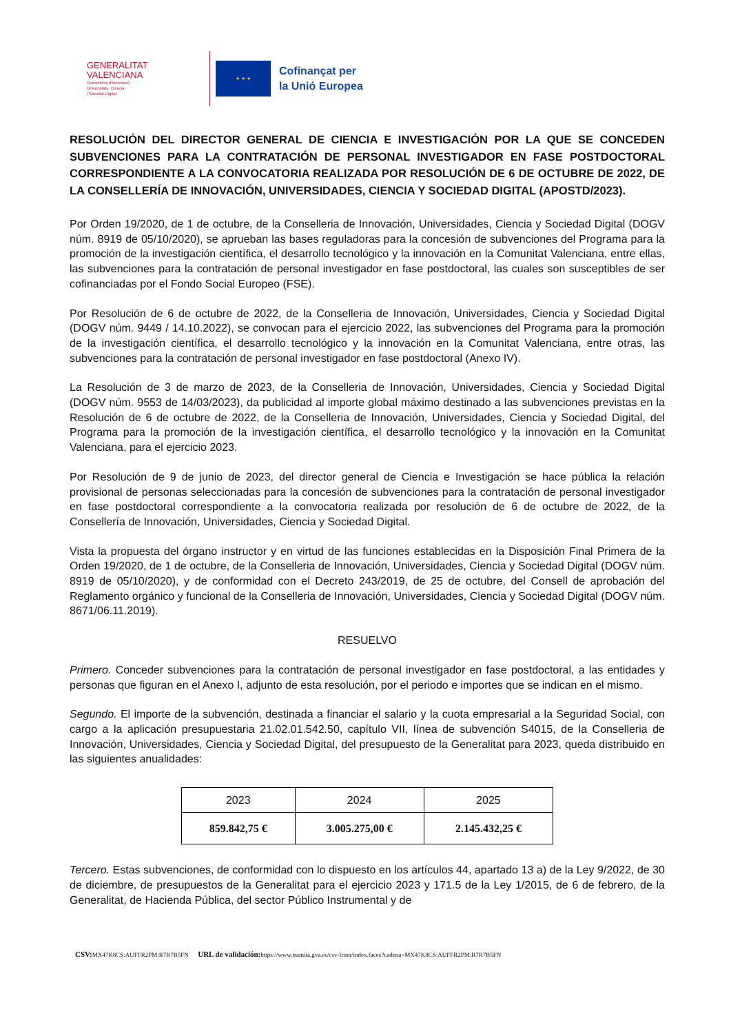GENERALITAT
VALENCIANA
Conselleria d'Innovació,
Universitats, Ciència
i Societat Digital
★ ★ ★
Cofinançat per
la Unió Europea
RESOLUCIÓN DEL DIRECTOR GENERAL DE CIENCIA E INVESTIGACIÓN POR LA QUE SE CONCEDEN SUBVENCIONES PARA LA CONTRATACIÓN DE PERSONAL INVESTIGADOR EN FASE POSTDOCTORAL CORRESPONDIENTE A LA CONVOCATORIA REALIZADA POR RESOLUCIÓN DE 6 DE OCTUBRE DE 2022, DE LA CONSELLERÍA DE INNOVACIÓN, UNIVERSIDADES, CIENCIA Y SOCIEDAD DIGITAL (APOSTD/2023).
Por Orden 19/2020, de 1 de octubre, de la Conselleria de Innovación, Universidades, Ciencia y Sociedad Digital (DOGV núm. 8919 de 05/10/2020), se aprueban las bases reguladoras para la concesión de subvenciones del Programa para la promoción de la investigación científica, el desarrollo tecnológico y la innovación en la Comunitat Valenciana, entre ellas, las subvenciones para la contratación de personal investigador en fase postdoctoral, las cuales son susceptibles de ser cofinanciadas por el Fondo Social Europeo (FSE).
Por Resolución de 6 de octubre de 2022, de la Conselleria de Innovación, Universidades, Ciencia y Sociedad Digital (DOGV núm. 9449 / 14.10.2022), se convocan para el ejercicio 2022, las subvenciones del Programa para la promoción de la investigación científica, el desarrollo tecnológico y la innovación en la Comunitat Valenciana, entre otras, las subvenciones para la contratación de personal investigador en fase postdoctoral (Anexo IV).
La Resolución de 3 de marzo de 2023, de la Conselleria de Innovación, Universidades, Ciencia y Sociedad Digital (DOGV núm. 9553 de 14/03/2023), da publicidad al importe global máximo destinado a las subvenciones previstas en la Resolución de 6 de octubre de 2022, de la Conselleria de Innovación, Universidades, Ciencia y Sociedad Digital, del Programa para la promoción de la investigación científica, el desarrollo tecnológico y la innovación en la Comunitat Valenciana, para el ejercicio 2023.
Por Resolución de 9 de junio de 2023, del director general de Ciencia e Investigación se hace pública la relación provisional de personas seleccionadas para la concesión de subvenciones para la contratación de personal investigador en fase postdoctoral correspondiente a la convocatoria realizada por resolución de 6 de octubre de 2022, de la Consellería de Innovación, Universidades, Ciencia y Sociedad Digital.
Vista la propuesta del órgano instructor y en virtud de las funciones establecidas en la Disposición Final Primera de la Orden 19/2020, de 1 de octubre, de la Conselleria de Innovación, Universidades, Ciencia y Sociedad Digital (DOGV núm. 8919 de 05/10/2020), y de conformidad con el Decreto 243/2019, de 25 de octubre, del Consell de aprobación del Reglamento orgánico y funcional de la Conselleria de Innovación, Universidades, Ciencia y Sociedad Digital (DOGV núm. 8671/06.11.2019).
RESUELVO
Primero. Conceder subvenciones para la contratación de personal investigador en fase postdoctoral, a las entidades y personas que figuran en el Anexo I, adjunto de esta resolución, por el periodo e importes que se indican en el mismo.
Segundo. El importe de la subvención, destinada a financiar el salario y la cuota empresarial a la Seguridad Social, con cargo a la aplicación presupuestaria 21.02.01.542.50, capítulo VII, línea de subvención S4015, de la Conselleria de Innovación, Universidades, Ciencia y Sociedad Digital, del presupuesto de la Generalitat para 2023, queda distribuido en las siguientes anualidades:
| 2023 | 2024 | 2025 |
| 859.842,75 € | 3.005.275,00 € | 2.145.432,25 € |
Tercero. Estas subvenciones, de conformidad con lo dispuesto en los artículos 44, apartado 13 a) de la Ley 9/2022, de 30 de diciembre, de presupuestos de la Generalitat para el ejercicio 2023 y 171.5 de la Ley 1/2015, de 6 de febrero, de la Generalitat, de Hacienda Pública, del sector Público Instrumental y de
CSV: MX47K8CS:AUFFR2PM:R7R7B5FN URL de validación: https://www.tramita.gva.es/csv-front/index.faces?cadena=MX47K8CS:AUFFR2PM:R7R7B5FN